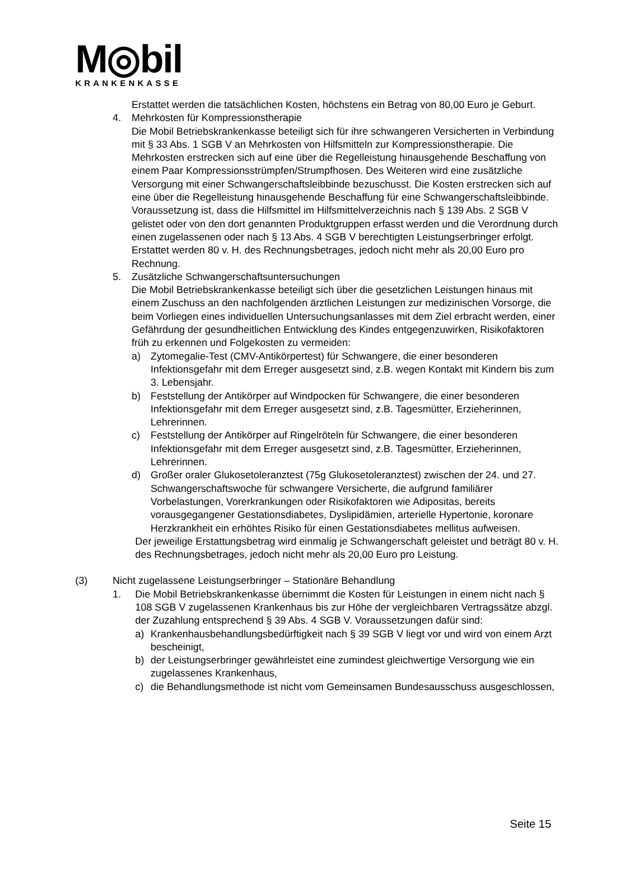M◎bil
KRANKENKASSE
Erstattet werden die tatsächlichen Kosten, höchstens ein Betrag von 80,00 Euro je Geburt.
4. Mehrkosten für Kompressionstherapie
Die Mobil Betriebskrankenkasse beteiligt sich für ihre schwangeren Versicherten in Verbindung mit § 33 Abs. 1 SGB V an Mehrkosten von Hilfsmitteln zur Kompressionstherapie. Die Mehrkosten erstrecken sich auf eine über die Regelleistung hinausgehende Beschaffung von einem Paar Kompressionsstrümpfen/Strumpfhosen. Des Weiteren wird eine zusätzliche Versorgung mit einer Schwangerschaftsleibbinde bezuschusst. Die Kosten erstrecken sich auf eine über die Regelleistung hinausgehende Beschaffung für eine Schwangerschaftsleibbinde. Voraussetzung ist, dass die Hilfsmittel im Hilfsmittelverzeichnis nach § 139 Abs. 2 SGB V gelistet oder von den dort genannten Produktgruppen erfasst werden und die Verordnung durch einen zugelassenen oder nach § 13 Abs. 4 SGB V berechtigten Leistungserbringer erfolgt.
Erstattet werden 80 v. H. des Rechnungsbetrages, jedoch nicht mehr als 20,00 Euro pro Rechnung.
5. Zusätzliche Schwangerschaftsuntersuchungen
Die Mobil Betriebskrankenkasse beteiligt sich über die gesetzlichen Leistungen hinaus mit einem Zuschuss an den nachfolgenden ärztlichen Leistungen zur medizinischen Vorsorge, die beim Vorliegen eines individuellen Untersuchungsanlasses mit dem Ziel erbracht werden, einer Gefährdung der gesundheitlichen Entwicklung des Kindes entgegenzuwirken, Risikofaktoren früh zu erkennen und Folgekosten zu vermeiden:
a) Zytomegalie-Test (CMV-Antikörpertest) für Schwangere, die einer besonderen Infektionsgefahr mit dem Erreger ausgesetzt sind, z.B. wegen Kontakt mit Kindern bis zum 3. Lebensjahr.
b) Feststellung der Antikörper auf Windpocken für Schwangere, die einer besonderen Infektionsgefahr mit dem Erreger ausgesetzt sind, z.B. Tagesmütter, Erzieherinnen, Lehrerinnen.
c) Feststellung der Antikörper auf Ringelröteln für Schwangere, die einer besonderen Infektionsgefahr mit dem Erreger ausgesetzt sind, z.B. Tagesmütter, Erzieherinnen, Lehrerinnen.
d) Großer oraler Glukosetoleranztest (75g Glukosetoleranztest) zwischen der 24. und 27. Schwangerschaftswoche für schwangere Versicherte, die aufgrund familiärer Vorbelastungen, Vorerkrankungen oder Risikofaktoren wie Adipositas, bereits vorausgegangener Gestationsdiabetes, Dyslipidämien, arterielle Hypertonie, koronare Herzkrankheit ein erhöhtes Risiko für einen Gestationsdiabetes mellitus aufweisen.
Der jeweilige Erstattungsbetrag wird einmalig je Schwangerschaft geleistet und beträgt 80 v. H. des Rechnungsbetrages, jedoch nicht mehr als 20,00 Euro pro Leistung.
(3) Nicht zugelassene Leistungserbringer – Stationäre Behandlung
1. Die Mobil Betriebskrankenkasse übernimmt die Kosten für Leistungen in einem nicht nach § 108 SGB V zugelassenen Krankenhaus bis zur Höhe der vergleichbaren Vertragssätze abzgl. der Zuzahlung entsprechend § 39 Abs. 4 SGB V. Voraussetzungen dafür sind:
a) Krankenhausbehandlungsbedürftigkeit nach § 39 SGB V liegt vor und wird von einem Arzt bescheinigt,
b) der Leistungserbringer gewährleistet eine zumindest gleichwertige Versorgung wie ein zugelassenes Krankenhaus,
c) die Behandlungsmethode ist nicht vom Gemeinsamen Bundesausschuss ausgeschlossen,
Seite 15